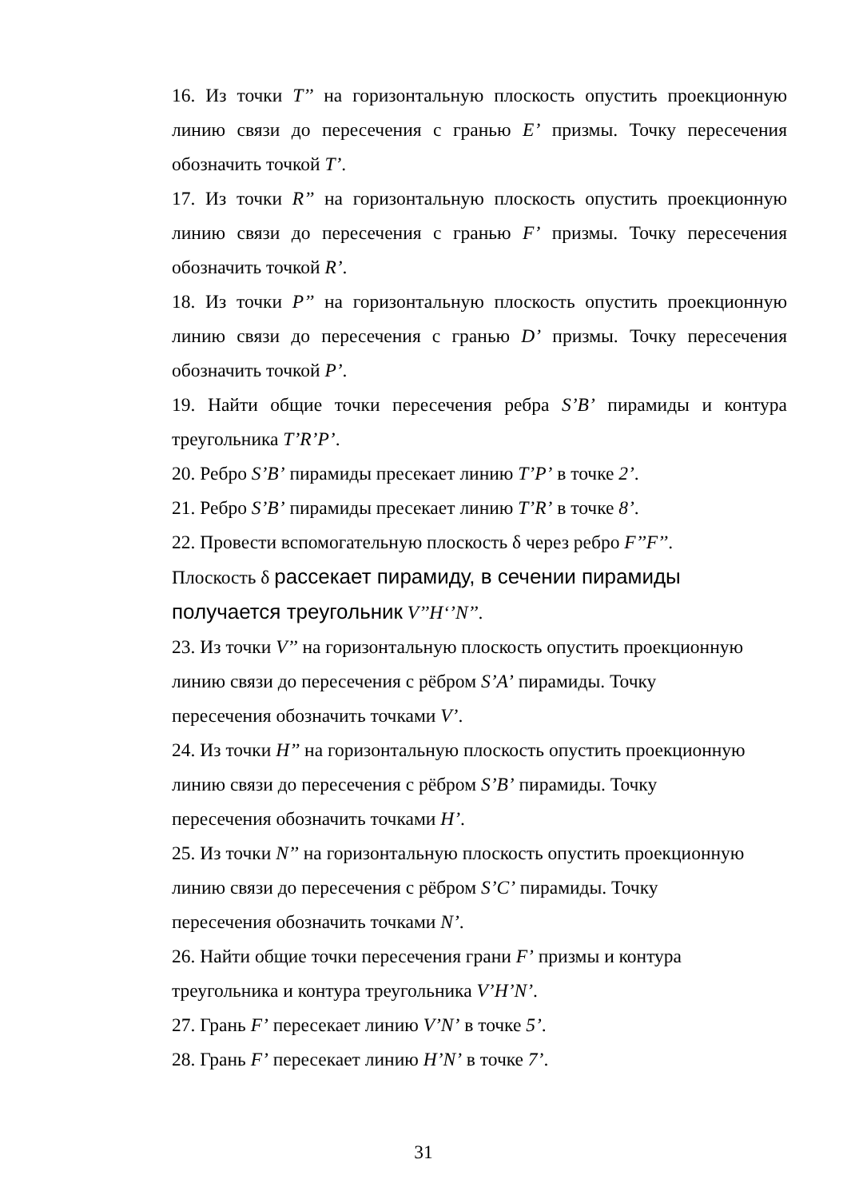16. Из точки T’’ на горизонтальную плоскость опустить проекционную линию связи до пересечения с гранью E’ призмы. Точку пересечения обозначить точкой T’.
17. Из точки R’’ на горизонтальную плоскость опустить проекционную линию связи до пересечения с гранью F’ призмы. Точку пересечения обозначить точкой R’.
18. Из точки P’’ на горизонтальную плоскость опустить проекционную линию связи до пересечения с гранью D’ призмы. Точку пересечения обозначить точкой P’.
19. Найти общие точки пересечения ребра S’B’ пирамиды и контура треугольника T’R’P’.
20. Ребро S’B’ пирамиды пресекает линию T’P’ в точке 2’.
21. Ребро S’B’ пирамиды пресекает линию T’R’ в точке 8’.
22. Провести вспомогательную плоскость δ через ребро F’’F’’.
Плоскость δ рассекает пирамиду, в сечении пирамиды
получается треугольник V’’H‘’N’’.
23. Из точки V’’ на горизонтальную плоскость опустить проекционную линию связи до пересечения с рёбром S’A’ пирамиды. Точку
пересечения обозначить точками V’.
24. Из точки H’’ на горизонтальную плоскость опустить проекционную линию связи до пересечения с рёбром S’B’ пирамиды. Точку
пересечения обозначить точками H’.
25. Из точки N’’ на горизонтальную плоскость опустить проекционную линию связи до пересечения с рёбром S’C’ пирамиды. Точку
пересечения обозначить точками N’.
26. Найти общие точки пересечения грани F’ призмы и контура
треугольника и контура треугольника V’H’N’.
27. Грань F’ пересекает линию V’N’ в точке 5’.
28. Грань F’ пересекает линию H’N’ в точке 7’.
31